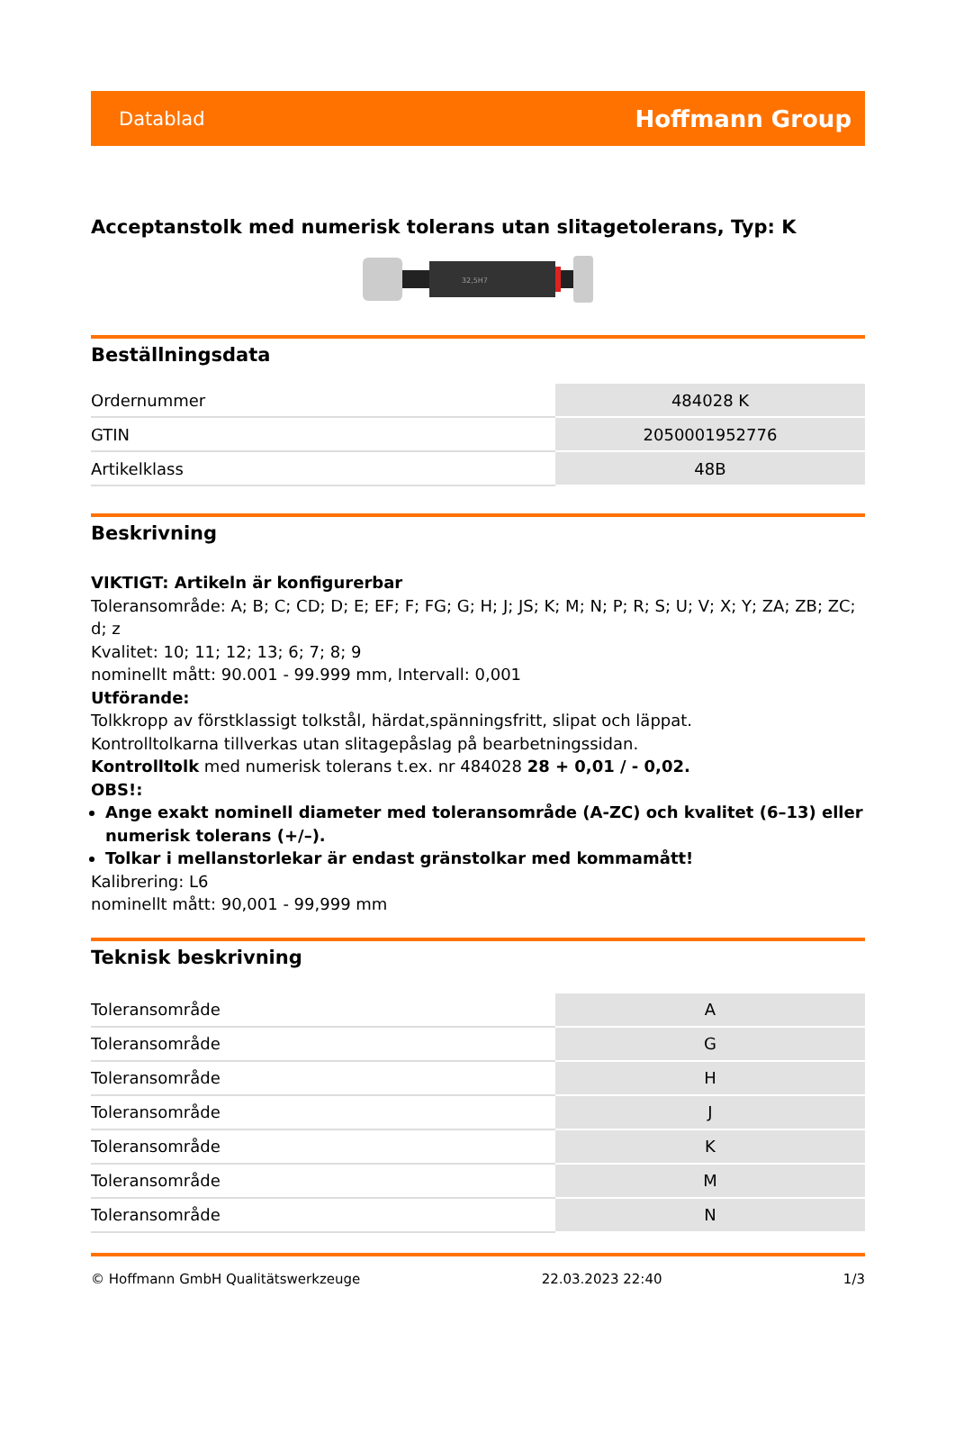Datablad Hoffmann Group
Acceptanstolk med numerisk tolerans utan slitagetolerans, Typ: K
32,5H7
Beställningsdata
| Ordernummer | 484028 K |
| GTIN | 2050001952776 |
| Artikelklass | 48B |
Beskrivning
VIKTIGT: Artikeln är konfigurerbar
Toleransområde: A; B; C; CD; D; E; EF; F; FG; G; H; J; JS; K; M; N; P; R; S; U; V; X; Y; ZA; ZB; ZC; d; z
Kvalitet: 10; 11; 12; 13; 6; 7; 8; 9
nominellt mått: 90.001 - 99.999 mm, Intervall: 0,001
Utförande:
Tolkkropp av förstklassigt tolkstål, härdat,spänningsfritt, slipat och läppat.
Kontrolltolkarna tillverkas utan slitagepåslag på bearbetningssidan.
Kontrolltolk med numerisk tolerans t.ex. nr 484028 28 + 0,01 / - 0,02.
OBS!:
Ange exakt nominell diameter med toleransområde (A-ZC) och kvalitet (6–13) eller numerisk tolerans (+/–).
Tolkar i mellanstorlekar är endast gränstolkar med kommamått!
Kalibrering: L6
nominellt mått: 90,001 - 99,999 mm
Teknisk beskrivning
| Toleransområde | A |
| Toleransområde | G |
| Toleransområde | H |
| Toleransområde | J |
| Toleransområde | K |
| Toleransområde | M |
| Toleransområde | N |
© Hoffmann GmbH Qualitätswerkzeuge 22.03.2023 22:40 1/3